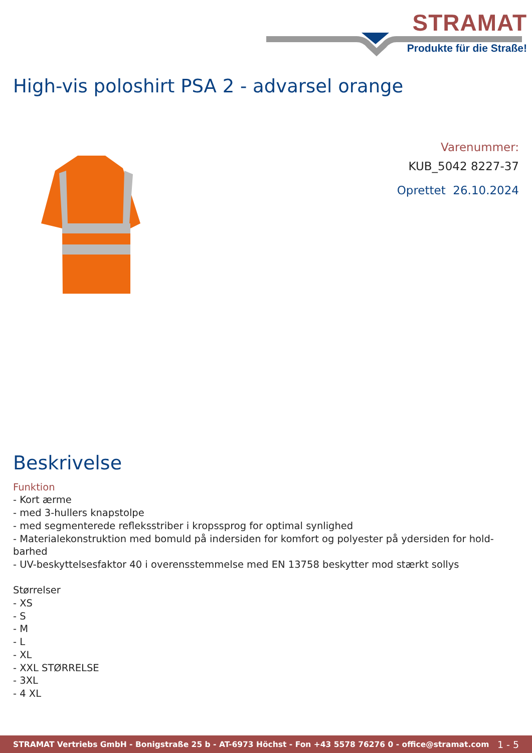STRAMAT
Produkte für die Straße!
High-vis poloshirt PSA 2 - advarsel orange
Varenummer:
KUB_5042 8227-37
Oprettet 26.10.2024
Beskrivelse
Funktion
- Kort ærme
- med 3-hullers knapstolpe
- med segmenterede refleksstriber i kropssprog for optimal synlighed
- Materialekonstruktion med bomuld på indersiden for komfort og polyester på ydersiden for hold-barhed
- UV-beskyttelsesfaktor 40 i overensstemmelse med EN 13758 beskytter mod stærkt sollys
Størrelser
- XS
- S
- M
- L
- XL
- XXL STØRRELSE
- 3XL
- 4 XL
STRAMAT Vertriebs GmbH - Bonigstraße 25 b - AT-6973 Höchst - Fon +43 5578 76276 0 - office@stramat.com 1 - 5